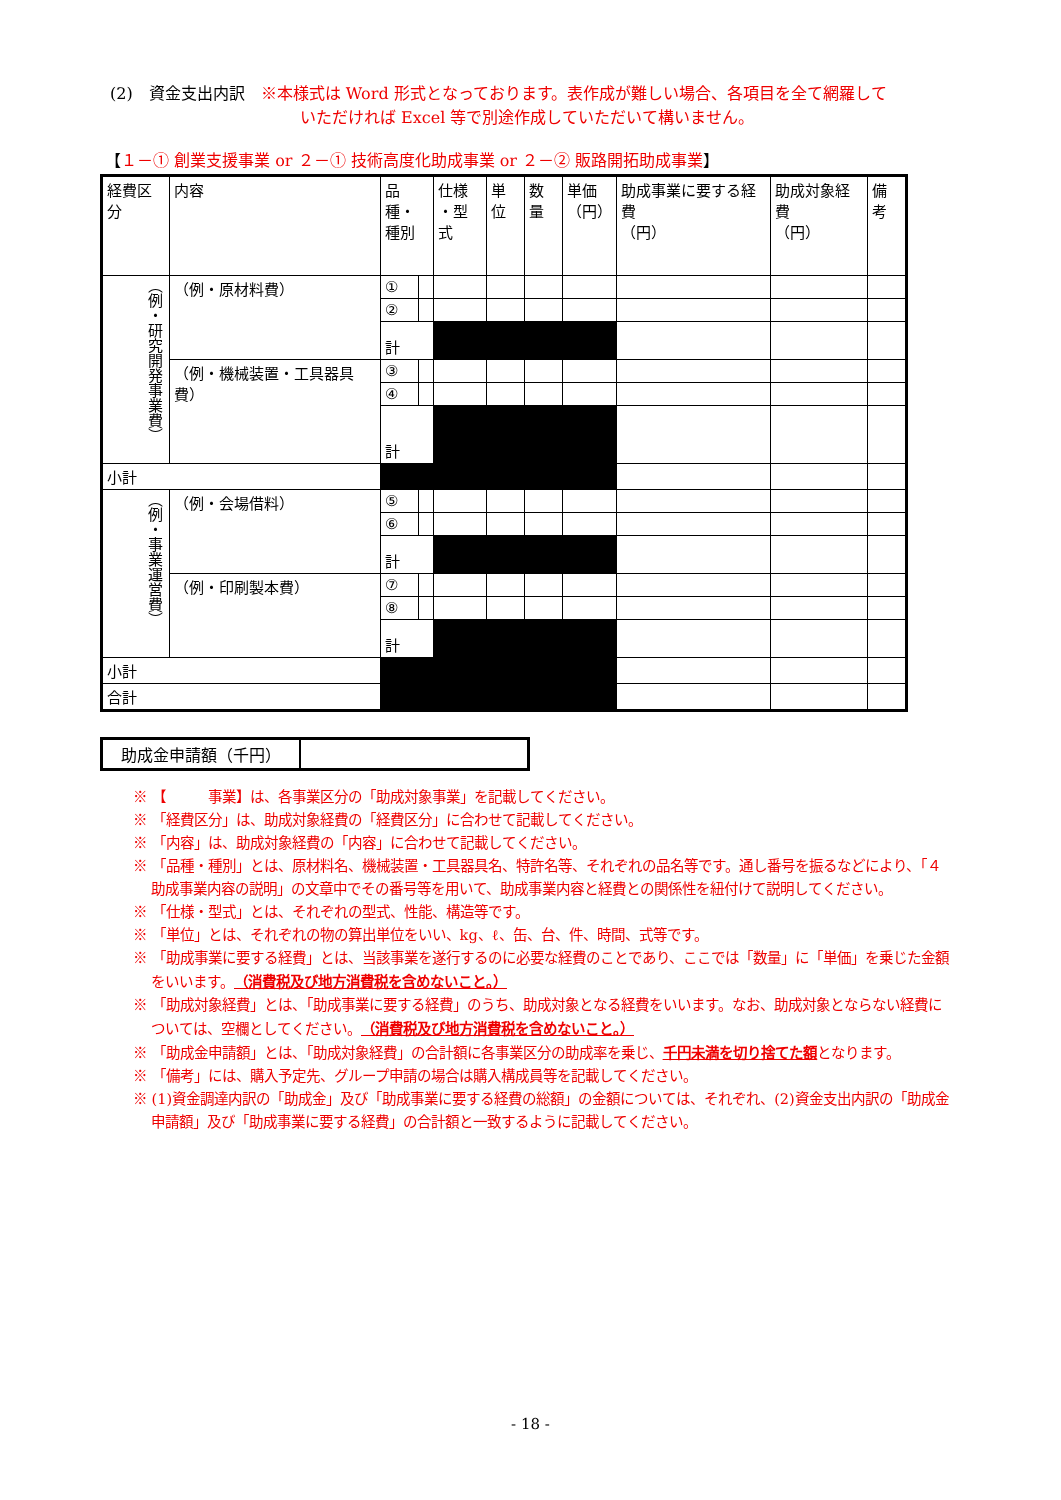(2)　資金支出内訳　※本様式は Word 形式となっております。表作成が難しい場合、各項目を全て網羅して
いただければ Excel 等で別途作成していただいて構いません。
【１－① 創業支援事業 or ２－① 技術高度化助成事業 or ２－② 販路開拓助成事業】
| 経費区分 | 内容 | 品種・ 種別 | | 仕様 ・型式 | 単位 | 数量 | 単価 （円） | 助成事業に要する経費 （円） | 助成対象経費 （円） | 備考 |
| （例・研究開発事業費） | （例・原材料費） | ① | | | | | | | | |
| | | ② | | | | | | | | |
| | | 計 | | | | | | | | |
| | （例・機械装置・工具器具費） | ③ | | | | | | | | |
| | | ④ | | | | | | | | |
| | | 計 | | | | | | | | |
| 小計 | | | | | | | | | | |
| （例・事業運営費） | （例・会場借料） | ⑤ | | | | | | | | |
| | | ⑥ | | | | | | | | |
| | | 計 | | | | | | | | |
| | （例・印刷製本費） | ⑦ | | | | | | | | |
| | | ⑧ | | | | | | | | |
| | | 計 | | | | | | | | |
| 小計 | | | | | | | | | | |
| 合計 | | | | | | | | | | |
| 助成金申請額（千円） | |
※ 【　　　事業】は、各事業区分の「助成対象事業」を記載してください。
※ 「経費区分」は、助成対象経費の「経費区分」に合わせて記載してください。
※ 「内容」は、助成対象経費の「内容」に合わせて記載してください。
※ 「品種・種別」とは、原材料名、機械装置・工具器具名、特許名等、それぞれの品名等です。通し番号を振るなどにより、「４助成事業内容の説明」の文章中でその番号等を用いて、助成事業内容と経費との関係性を紐付けて説明してください。
※ 「仕様・型式」とは、それぞれの型式、性能、構造等です。
※ 「単位」とは、それぞれの物の算出単位をいい、kg、ℓ、缶、台、件、時間、式等です。
※ 「助成事業に要する経費」とは、当該事業を遂行するのに必要な経費のことであり、ここでは「数量」に「単価」を乗じた金額をいいます。（消費税及び地方消費税を含めないこと。）
※ 「助成対象経費」とは、「助成事業に要する経費」のうち、助成対象となる経費をいいます。なお、助成対象とならない経費については、空欄としてください。（消費税及び地方消費税を含めないこと。）
※ 「助成金申請額」とは、「助成対象経費」の合計額に各事業区分の助成率を乗じ、千円未満を切り捨てた額となります。
※ 「備考」には、購入予定先、グループ申請の場合は購入構成員等を記載してください。
※ (1)資金調達内訳の「助成金」及び「助成事業に要する経費の総額」の金額については、それぞれ、(2)資金支出内訳の「助成金申請額」及び「助成事業に要する経費」の合計額と一致するように記載してください。
- 18 -